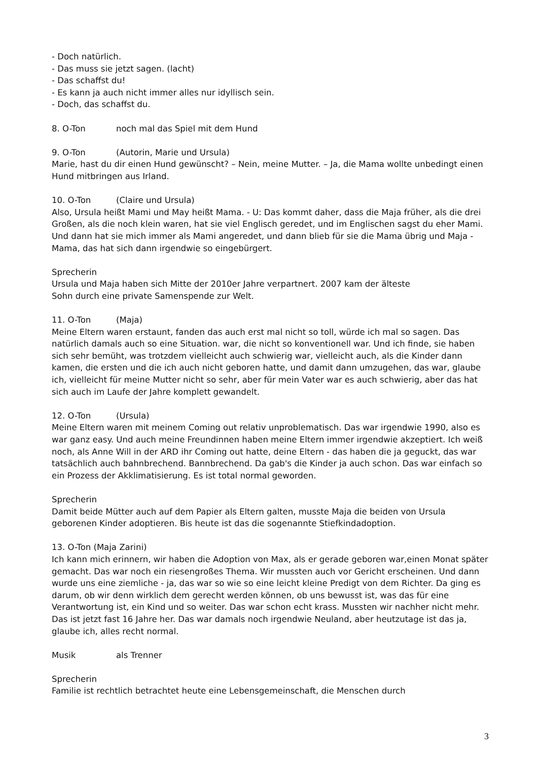- Doch natürlich.
- Das muss sie jetzt sagen. (lacht)
- Das schaffst du!
- Es kann ja auch nicht immer alles nur idyllisch sein.
- Doch, das schaffst du.
8. O-Ton noch mal das Spiel mit dem Hund
9. O-Ton (Autorin, Marie und Ursula)
Marie, hast du dir einen Hund gewünscht? – Nein, meine Mutter. – Ja, die Mama wollte unbedingt einen Hund mitbringen aus Irland.
10. O-Ton (Claire und Ursula)
Also, Ursula heißt Mami und May heißt Mama. - U: Das kommt daher, dass die Maja früher, als die drei Großen, als die noch klein waren, hat sie viel Englisch geredet, und im Englischen sagst du eher Mami. Und dann hat sie mich immer als Mami angeredet, und dann blieb für sie die Mama übrig und Maja - Mama, das hat sich dann irgendwie so eingebürgert.
Sprecherin
Ursula und Maja haben sich Mitte der 2010er Jahre verpartnert. 2007 kam der älteste
Sohn durch eine private Samenspende zur Welt.
11. O-Ton (Maja)
Meine Eltern waren erstaunt, fanden das auch erst mal nicht so toll, würde ich mal so sagen. Das natürlich damals auch so eine Situation. war, die nicht so konventionell war. Und ich finde, sie haben sich sehr bemüht, was trotzdem vielleicht auch schwierig war, vielleicht auch, als die Kinder dann kamen, die ersten und die ich auch nicht geboren hatte, und damit dann umzugehen, das war, glaube ich, vielleicht für meine Mutter nicht so sehr, aber für mein Vater war es auch schwierig, aber das hat sich auch im Laufe der Jahre komplett gewandelt.
12. O-Ton (Ursula)
Meine Eltern waren mit meinem Coming out relativ unproblematisch. Das war irgendwie 1990, also es war ganz easy. Und auch meine Freundinnen haben meine Eltern immer irgendwie akzeptiert. Ich weiß noch, als Anne Will in der ARD ihr Coming out hatte, deine Eltern - das haben die ja geguckt, das war tatsächlich auch bahnbrechend. Bannbrechend. Da gab's die Kinder ja auch schon. Das war einfach so ein Prozess der Akklimatisierung. Es ist total normal geworden.
Sprecherin
Damit beide Mütter auch auf dem Papier als Eltern galten, musste Maja die beiden von Ursula geborenen Kinder adoptieren. Bis heute ist das die sogenannte Stiefkindadoption.
13. O-Ton (Maja Zarini)
Ich kann mich erinnern, wir haben die Adoption von Max, als er gerade geboren war,einen Monat später gemacht. Das war noch ein riesengroßes Thema. Wir mussten auch vor Gericht erscheinen. Und dann wurde uns eine ziemliche - ja, das war so wie so eine leicht kleine Predigt von dem Richter. Da ging es darum, ob wir denn wirklich dem gerecht werden können, ob uns bewusst ist, was das für eine Verantwortung ist, ein Kind und so weiter. Das war schon echt krass. Mussten wir nachher nicht mehr. Das ist jetzt fast 16 Jahre her. Das war damals noch irgendwie Neuland, aber heutzutage ist das ja, glaube ich, alles recht normal.
Musik als Trenner
Sprecherin
Familie ist rechtlich betrachtet heute eine Lebensgemeinschaft, die Menschen durch
3